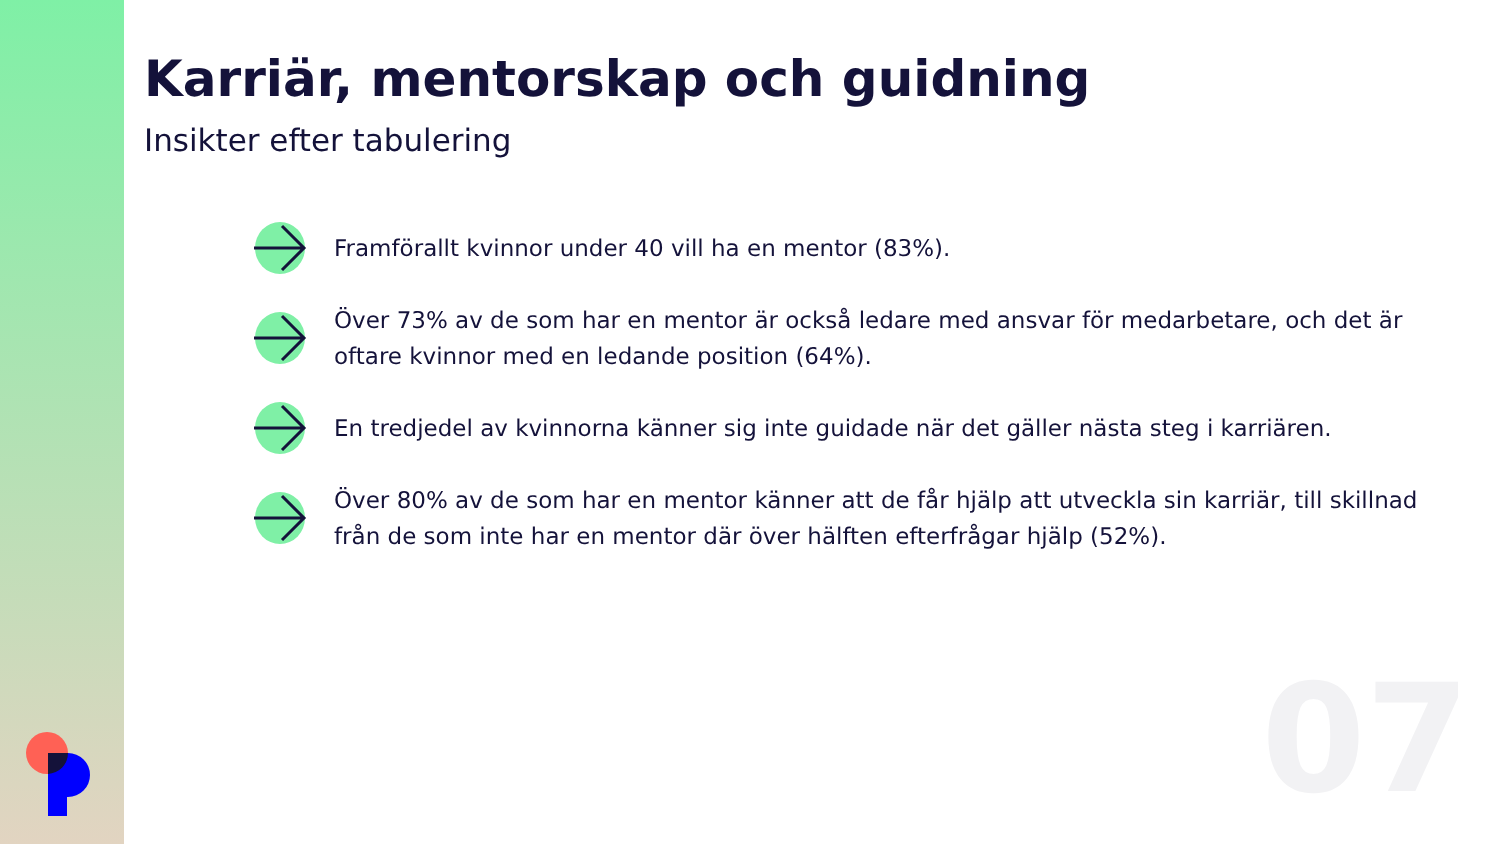Karriär, mentorskap och guidning
Insikter efter tabulering
Framförallt kvinnor under 40 vill ha en mentor (83%).
Över 73% av de som har en mentor är också ledare med ansvar för medarbetare, och det är oftare kvinnor med en ledande position (64%).
En tredjedel av kvinnorna känner sig inte guidade när det gäller nästa steg i karriären.
Över 80% av de som har en mentor känner att de får hjälp att utveckla sin karriär, till skillnad från de som inte har en mentor där över hälften efterfrågar hjälp (52%).
07